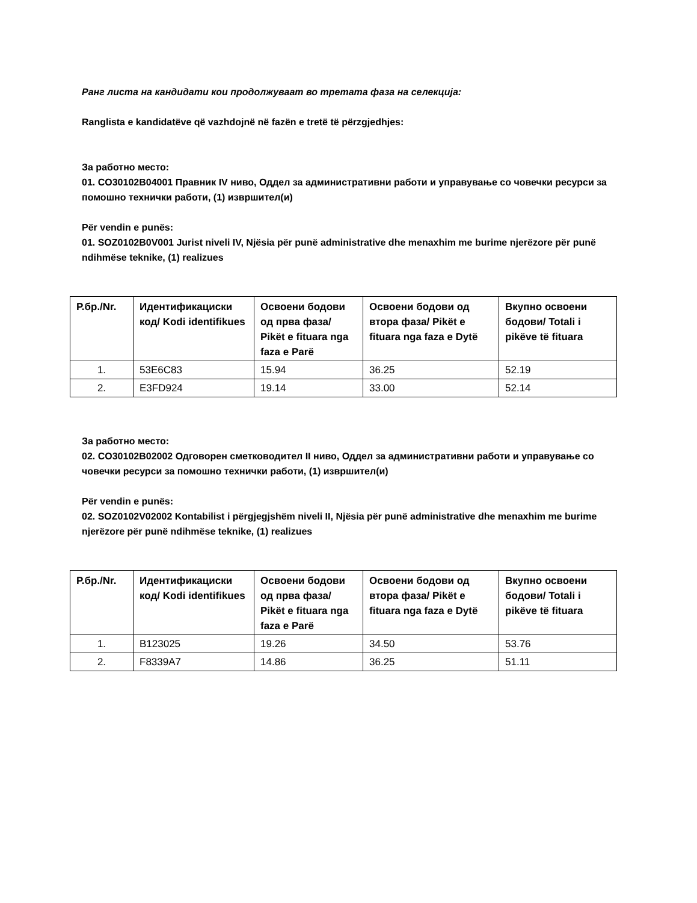Ранг листа на кандидати кои продолжуваат во третата фаза на селекција:
Ranglista e kandidatëve që vazhdojnë në fazën e tretë të përzgjedhjes:
За работно место:
01. CO30102B04001 Правник IV ниво, Оддел за административни работи и управување со човечки ресурси за помошно технички работи, (1) извршител(и)
Për vendin e punës:
01. SOZ0102B0V001 Jurist niveli IV, Njësia për punë administrative dhe menaxhim me burime njerëzore për punë ndihmëse teknike, (1) realizues
| Р.бр./Nr. | Идентификациски код/ Kodi identifikues | Освоени бодови од прва фаза/ Pikët e fituara nga faza e Parë | Освоени бодови од втора фаза/ Pikët e fituara nga faza e Dytë | Вкупно освоени бодови/ Totali i pikëve të fituara |
| --- | --- | --- | --- | --- |
| 1. | 53E6C83 | 15.94 | 36.25 | 52.19 |
| 2. | E3FD924 | 19.14 | 33.00 | 52.14 |
За работно место:
02. CO30102B02002 Одговорен сметководител II ниво, Оддел за административни работи и управување со човечки ресурси за помошно технички работи, (1) извршител(и)
Për vendin e punës:
02. SOZ0102V02002 Kontabilist i përgjegjshëm niveli II, Njësia për punë administrative dhe menaxhim me burime njerëzore për punë ndihmëse teknike, (1) realizues
| Р.бр./Nr. | Идентификациски код/ Kodi identifikues | Освоени бодови од прва фаза/ Pikët e fituara nga faza e Parë | Освоени бодови од втора фаза/ Pikët e fituara nga faza e Dytë | Вкупно освоени бодови/ Totali i pikëve të fituara |
| --- | --- | --- | --- | --- |
| 1. | B123025 | 19.26 | 34.50 | 53.76 |
| 2. | F8339A7 | 14.86 | 36.25 | 51.11 |